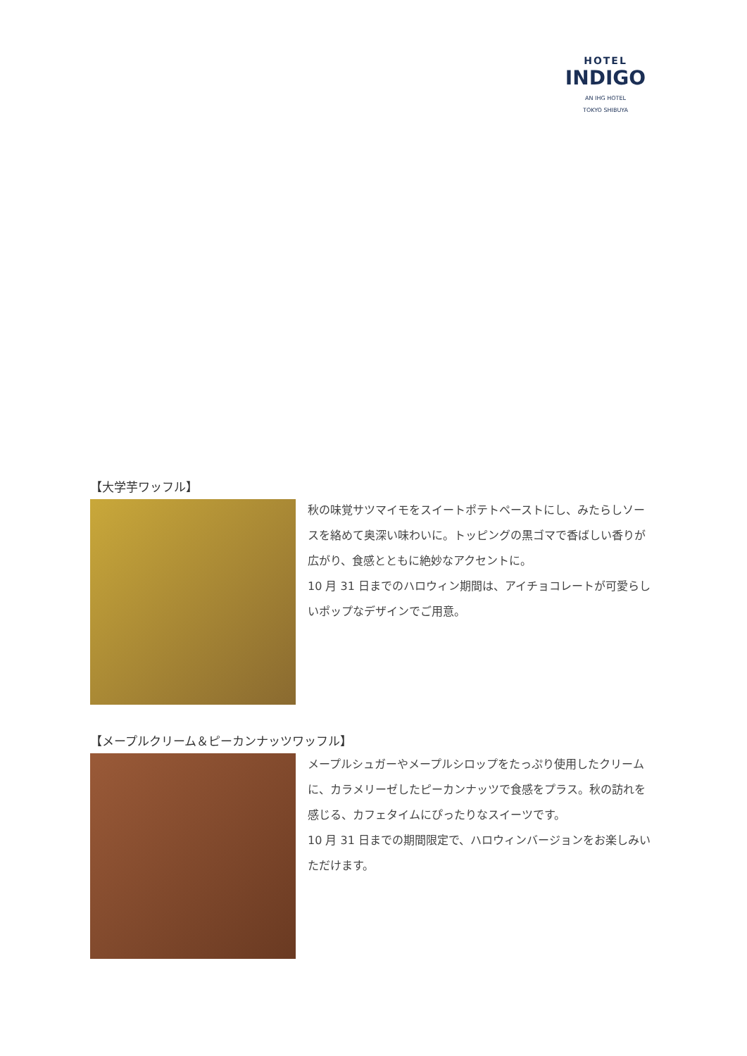HOTEL
INDIGO
AN IHG HOTEL
TOKYO SHIBUYA
【大学芋ワッフル】
秋の味覚サツマイモをスイートポテトペーストにし、みたらしソースを絡めて奥深い味わいに。トッピングの黒ゴマで香ばしい香りが広がり、食感とともに絶妙なアクセントに。
10 月 31 日までのハロウィン期間は、アイチョコレートが可愛らしいポップなデザインでご用意。
【メープルクリーム＆ピーカンナッツワッフル】
メープルシュガーやメープルシロップをたっぷり使用したクリームに、カラメリーゼしたピーカンナッツで食感をプラス。秋の訪れを感じる、カフェタイムにぴったりなスイーツです。
10 月 31 日までの期間限定で、ハロウィンバージョンをお楽しみいただけます。